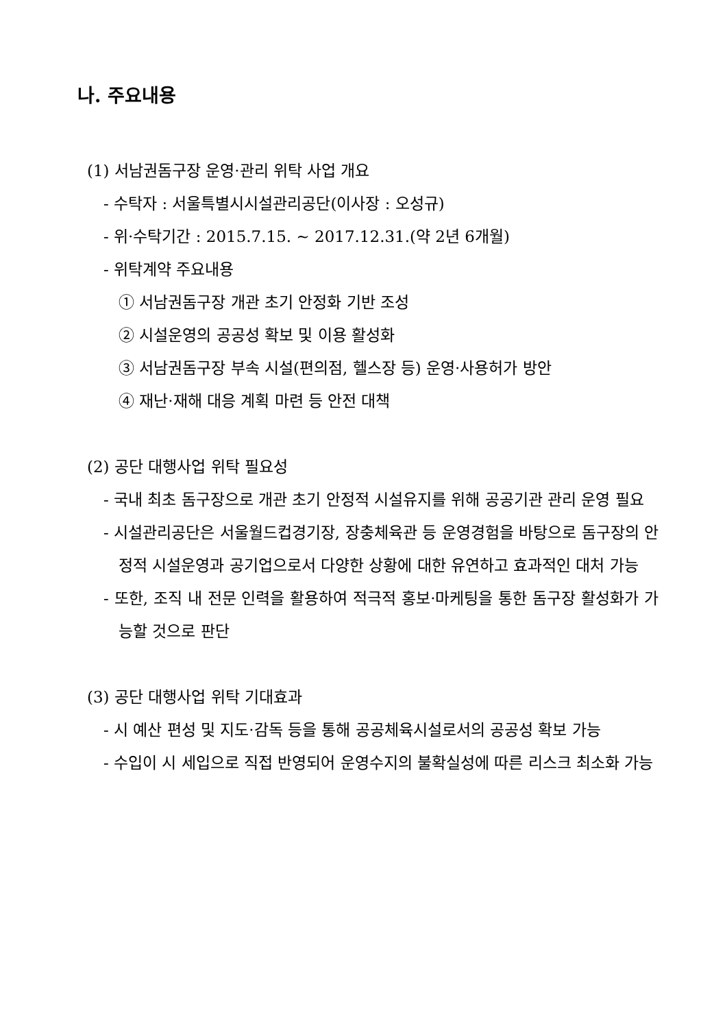나. 주요내용
(1) 서남권돔구장 운영·관리 위탁 사업 개요
- 수탁자 : 서울특별시시설관리공단(이사장 : 오성규)
- 위·수탁기간 : 2015.7.15. ~ 2017.12.31.(약 2년 6개월)
- 위탁계약 주요내용
① 서남권돔구장 개관 초기 안정화 기반 조성
② 시설운영의 공공성 확보 및 이용 활성화
③ 서남권돔구장 부속 시설(편의점, 헬스장 등) 운영·사용허가 방안
④ 재난·재해 대응 계획 마련 등 안전 대책
(2) 공단 대행사업 위탁 필요성
- 국내 최초 돔구장으로 개관 초기 안정적 시설유지를 위해 공공기관 관리 운영 필요
- 시설관리공단은 서울월드컵경기장, 장충체육관 등 운영경험을 바탕으로 돔구장의 안정적 시설운영과 공기업으로서 다양한 상황에 대한 유연하고 효과적인 대처 가능
- 또한, 조직 내 전문 인력을 활용하여 적극적 홍보·마케팅을 통한 돔구장 활성화가 가능할 것으로 판단
(3) 공단 대행사업 위탁 기대효과
- 시 예산 편성 및 지도·감독 등을 통해 공공체육시설로서의 공공성 확보 가능
- 수입이 시 세입으로 직접 반영되어 운영수지의 불확실성에 따른 리스크 최소화 가능